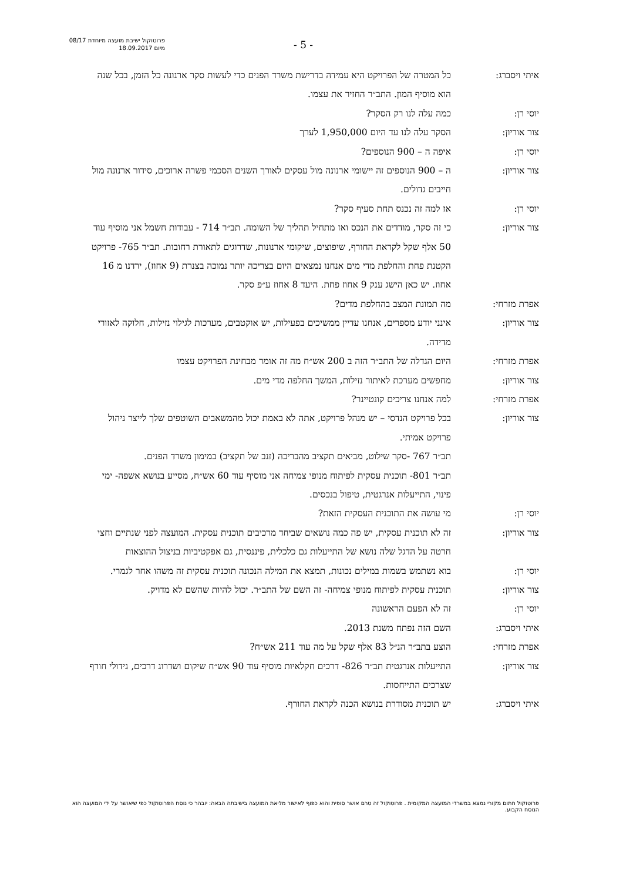פרוטוקול ישיבת מועצה מיוחדת 08/17
מיום 18.09.2017
- 5 -
איתי ויסברג: כל המטרה של הפרויקט היא עמידה בדרישת משרד הפנים כדי לעשות סקר ארנונה כל הזמן, בכל שנה הוא מוסיף המון. התב״ר החזיר את עצמו.
יוסי רן: כמה עלה לנו רק הסקר?
צור אוריון: הסקר עלה לנו עד היום 1,950,000 לערך
יוסי רן: איפה ה – 900 הנוספים?
צור אוריון: ה – 900 הנוספים זה יישומי ארנונה מול עסקים לאורך השנים הסכמי פשרה ארוכים, סידור ארנונה מול חייבים גדולים.
יוסי רן: אז למה זה נכנס תחת סעיף סקר?
צור אוריון: כי זה סקר, מודדים את הנכס ואז מתחיל תהליך של השומה. תב״ר 714 - עבודות חשמל אני מוסיף עוד 50 אלף שקל לקראת החורף, שיפוצים, שיקומי ארנונות, שדרוגים לתאורת רחובות. תב״ר 765- פרויקט הקטנת פחת והחלפת מדי מים אנחנו נמצאים היום בצריכה יותר נמוכה בצנרת (9 אחוז), ירדנו מ 16 אחוז. יש כאן הישג ענק 9 אחוז פחת. היעד 8 אחוז ע״פ סקר.
אפרת מזרחי: מה תמונת המצב בהחלפת מדים?
צור אוריון: אינני יודע מספרים, אנחנו עדיין ממשיכים בפעילות, יש אוקטבים, מערכות לגילוי נזילות, חלוקה לאזורי מדידה.
אפרת מזרחי: היום הגדלה של התב״ר הזה ב 200 אש״ח מה זה אומר מבחינת הפרויקט עצמו
צור אוריון: מחפשים מערכת לאיתור נזילות, המשך החלפה מדי מים.
אפרת מזרחי: למה אנחנו צריכים קונטיינר?
צור אוריון: בכל פרויקט הנדסי – יש מנהל פרויקט, אתה לא באמת יכול מהמשאבים השוטפים שלך לייצר ניהול פרויקט אמיתי.
תב״ר 767 -סקר שילוט, מביאים תקציב מהבריכה (זנב של תקציב) במימון משרד הפנים.
תב״ר 801- תוכנית עסקית לפיתוח מנופי צמיחה אני מוסיף עוד 60 אש״ח, מסייע בנושא אשפה- ימי פינוי, התייעלות אנרגטית, טיפול בנכסים.
יוסי רן: מי עושה את התוכנית העסקית הזאת?
צור אוריון: זה לא תוכנית עסקית, יש פה כמה נושאים שביחד מרכיבים תוכנית עסקית. המועצה לפני שנתיים וחצי חרטה על הדגל שלה נושא של התייעלות גם כלכלית, פיננסית, גם אפקטיביות בניצול ההוצאות
יוסי רן: בוא נשתמש בשמות במילים נכונות, תמצא את המילה הנכונה תוכנית עסקית זה משהו אחר לגמרי.
צור אוריון: תוכנית עסקית לפיתוח מנופי צמיחה- זה השם של התב״ר. יכול להיות שהשם לא מדויק.
יוסי רן: זה לא הפעם הראשונה
איתי ויסברג: השם הזה נפתח משנת 2013.
אפרת מזרחי: הוצע בתב״ר הנ״ל 83 אלף שקל על מה עוד 211 אש״ח?
צור אוריון: התייעלות אנרגטית תב״ר 826- דרכים חקלאיות מוסיף עוד 90 אש״ח שיקום ושדרוג דרכים, גידולי חורף שצרכים התייחסות.
איתי ויסברג: יש תוכנית מסודרת בנושא הכנה לקראת החורף.
פרוטוקול חתום מקורי נמצא במשרדי המועצה המקומית . פרוטוקול זה טרם אושר סופית והוא כפוף לאישור מליאת המועצה בישיבתה הבאה: יובהר כי נוסח הפרוטוקול כפי שיאושר על ידי המועצה הוא הנוסח הקבוע.